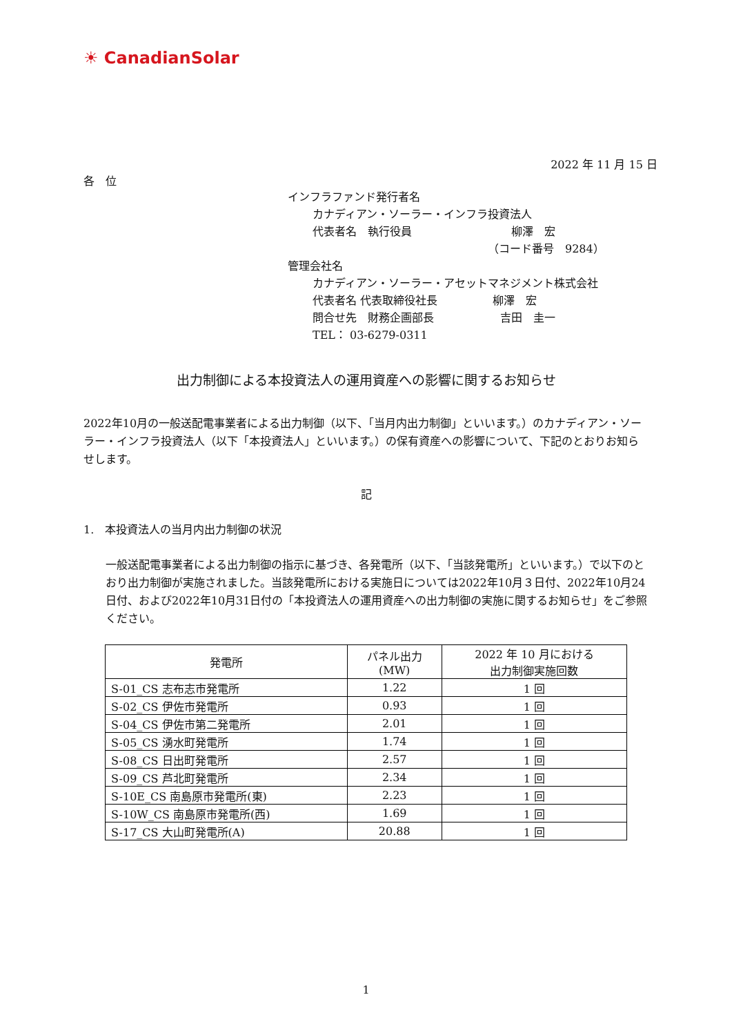☀ CanadianSolar
2022 年 11 月 15 日
各　位
インフラファンド発行者名
カナディアン・ソーラー・インフラ投資法人
代表者名　執行役員　　　　　　　　　柳澤　宏
（コード番号　9284）
管理会社名
カナディアン・ソーラー・アセットマネジメント株式会社
代表者名 代表取締役社長　　　　　柳澤　宏
問合せ先　財務企画部長　　　　　　吉田　圭一
TEL： 03-6279-0311
出力制御による本投資法人の運用資産への影響に関するお知らせ
2022年10月の一般送配電事業者による出力制御（以下、「当月内出力制御」といいます。）のカナディアン・ソーラー・インフラ投資法人（以下「本投資法人」といいます。）の保有資産への影響について、下記のとおりお知らせします。
記
1.　本投資法人の当月内出力制御の状況
一般送配電事業者による出力制御の指示に基づき、各発電所（以下、「当該発電所」といいます。）で以下のとおり出力制御が実施されました。当該発電所における実施日については2022年10月３日付、2022年10月24日付、および2022年10月31日付の「本投資法人の運用資産への出力制御の実施に関するお知らせ」をご参照ください。
| 発電所 | パネル出力 (MW) | 2022 年 10 月における 出力制御実施回数 |
| --- | --- | --- |
| S-01_CS 志布志市発電所 | 1.22 | 1 回 |
| S-02_CS 伊佐市発電所 | 0.93 | 1 回 |
| S-04_CS 伊佐市第二発電所 | 2.01 | 1 回 |
| S-05_CS 湧水町発電所 | 1.74 | 1 回 |
| S-08_CS 日出町発電所 | 2.57 | 1 回 |
| S-09_CS 芦北町発電所 | 2.34 | 1 回 |
| S-10E_CS 南島原市発電所(東) | 2.23 | 1 回 |
| S-10W_CS 南島原市発電所(西) | 1.69 | 1 回 |
| S-17_CS 大山町発電所(A) | 20.88 | 1 回 |
1